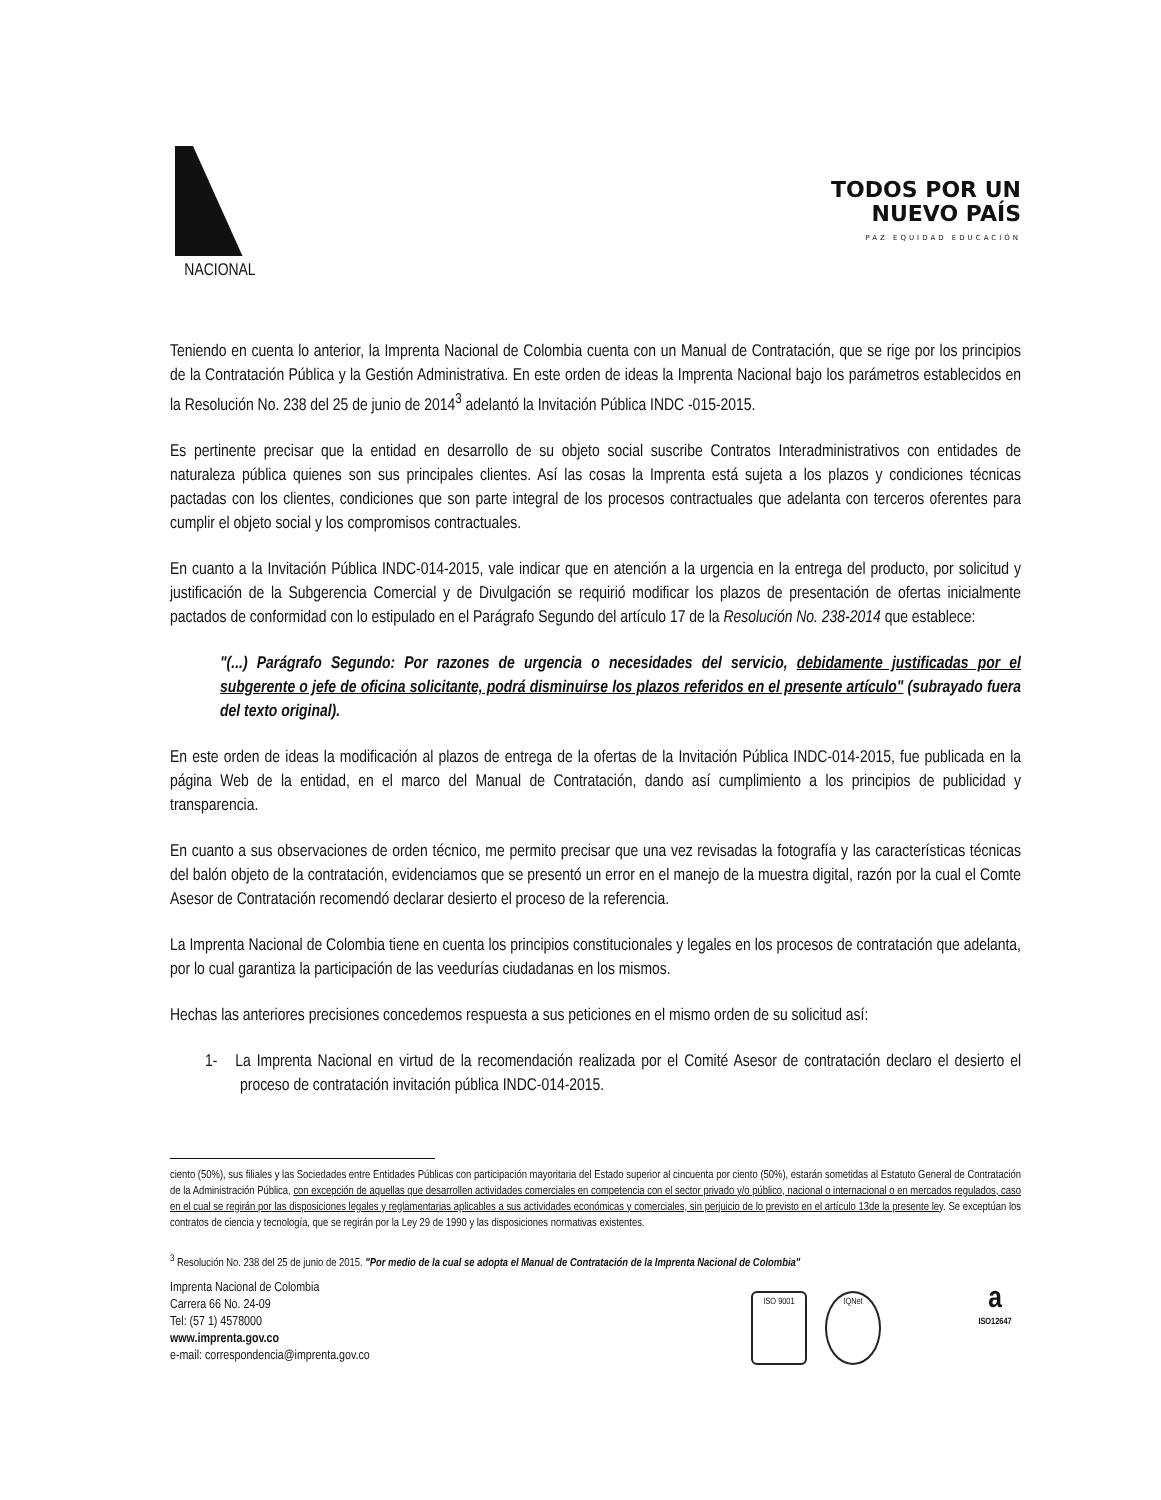NACIONAL
TODOS POR UN
NUEVO PAÍS
PAZ EQUIDAD EDUCACIÓN
Teniendo en cuenta lo anterior, la Imprenta Nacional de Colombia cuenta con un Manual de Contratación, que se rige por los principios de la Contratación Pública y la Gestión Administrativa. En este orden de ideas la Imprenta Nacional bajo los parámetros establecidos en la Resolución No. 238 del 25 de junio de 2014<sup>3</sup> adelantó la Invitación Pública INDC -015-2015.
Es pertinente precisar que la entidad en desarrollo de su objeto social suscribe Contratos Interadministrativos con entidades de naturaleza pública quienes son sus principales clientes. Así las cosas la Imprenta está sujeta a los plazos y condiciones técnicas pactadas con los clientes, condiciones que son parte integral de los procesos contractuales que adelanta con terceros oferentes para cumplir el objeto social y los compromisos contractuales.
En cuanto a la Invitación Pública INDC-014-2015, vale indicar que en atención a la urgencia en la entrega del producto, por solicitud y justificación de la Subgerencia Comercial y de Divulgación se requirió modificar los plazos de presentación de ofertas inicialmente pactados de conformidad con lo estipulado en el Parágrafo Segundo del artículo 17 de la Resolución No. 238-2014 que establece:
"(...) Parágrafo Segundo: Por razones de urgencia o necesidades del servicio, debidamente justificadas por el subgerente o jefe de oficina solicitante, podrá disminuirse los plazos referidos en el presente artículo" (subrayado fuera del texto original).
En este orden de ideas la modificación al plazos de entrega de la ofertas de la Invitación Pública INDC-014-2015, fue publicada en la página Web de la entidad, en el marco del Manual de Contratación, dando así cumplimiento a los principios de publicidad y transparencia.
En cuanto a sus observaciones de orden técnico, me permito precisar que una vez revisadas la fotografía y las características técnicas del balón objeto de la contratación, evidenciamos que se presentó un error en el manejo de la muestra digital, razón por la cual el Comte Asesor de Contratación recomendó declarar desierto el proceso de la referencia.
La Imprenta Nacional de Colombia tiene en cuenta los principios constitucionales y legales en los procesos de contratación que adelanta, por lo cual garantiza la participación de las veedurías ciudadanas en los mismos.
Hechas las anteriores precisiones concedemos respuesta a sus peticiones en el mismo orden de su solicitud así:
1- La Imprenta Nacional en virtud de la recomendación realizada por el Comité Asesor de contratación declaro el desierto el proceso de contratación invitación pública INDC-014-2015.
ciento (50%), sus filiales y las Sociedades entre Entidades Públicas con participación mayoritaria del Estado superior al cincuenta por ciento (50%), estarán sometidas al Estatuto General de Contratación de la Administración Pública, con excepción de aquellas que desarrollen actividades comerciales en competencia con el sector privado y/o público, nacional o internacional o en mercados regulados, caso en el cual se regirán por las disposiciones legales y reglamentarias aplicables a sus actividades económicas y comerciales, sin perjuicio de lo previsto en el artículo 13de la presente ley. Se exceptúan los contratos de ciencia y tecnología, que se regirán por la Ley 29 de 1990 y las disposiciones normativas existentes.
<sup>3</sup> Resolución No. 238 del 25 de junio de 2015. "Por medio de la cual se adopta el Manual de Contratación de la Imprenta Nacional de Colombia"
Imprenta Nacional de Colombia
Carrera 66 No. 24-09
Tel: (57 1) 4578000
www.imprenta.gov.co
e-mail: correspondencia@imprenta.gov.co
ISO 9001 IQNet
a
ISO12647